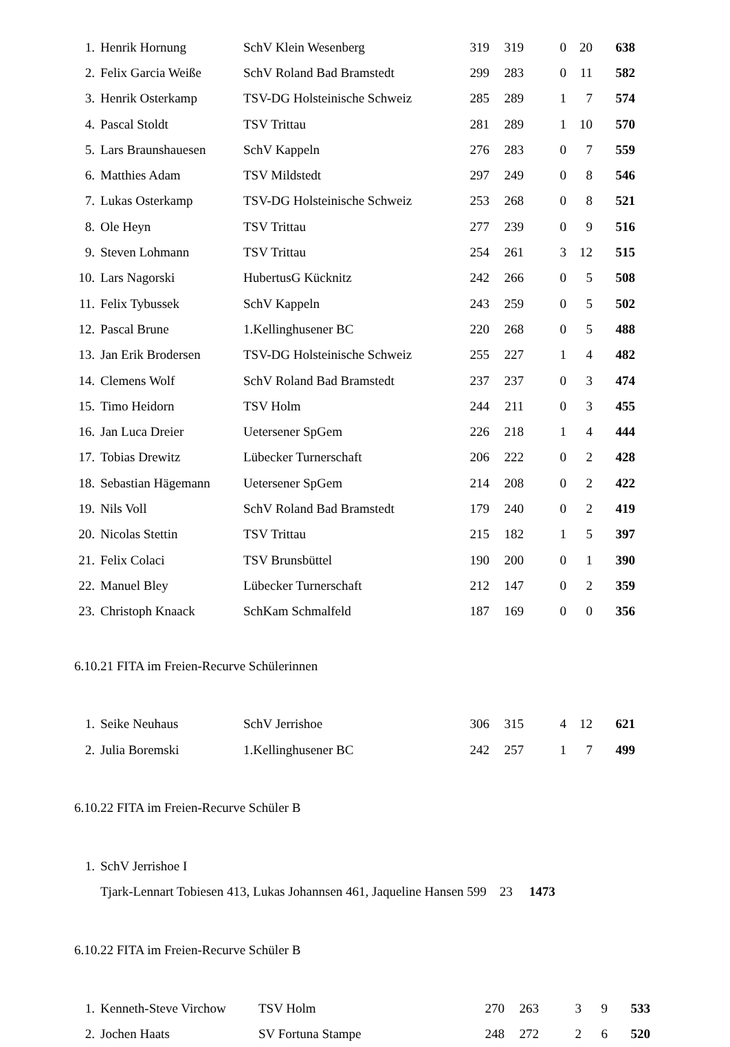| 1. | Henrik Hornung | SchV Klein Wesenberg | 319 | 319 | 0 | 20 | 638 |
| 2. | Felix Garcia Weiße | SchV Roland Bad Bramstedt | 299 | 283 | 0 | 11 | 582 |
| 3. | Henrik Osterkamp | TSV-DG Holsteinische Schweiz | 285 | 289 | 1 | 7 | 574 |
| 4. | Pascal Stoldt | TSV Trittau | 281 | 289 | 1 | 10 | 570 |
| 5. | Lars Braunshauesen | SchV Kappeln | 276 | 283 | 0 | 7 | 559 |
| 6. | Matthies Adam | TSV Mildstedt | 297 | 249 | 0 | 8 | 546 |
| 7. | Lukas Osterkamp | TSV-DG Holsteinische Schweiz | 253 | 268 | 0 | 8 | 521 |
| 8. | Ole Heyn | TSV Trittau | 277 | 239 | 0 | 9 | 516 |
| 9. | Steven Lohmann | TSV Trittau | 254 | 261 | 3 | 12 | 515 |
| 10. | Lars Nagorski | HubertusG Kücknitz | 242 | 266 | 0 | 5 | 508 |
| 11. | Felix Tybussek | SchV Kappeln | 243 | 259 | 0 | 5 | 502 |
| 12. | Pascal Brune | 1.Kellinghusener BC | 220 | 268 | 0 | 5 | 488 |
| 13. | Jan Erik Brodersen | TSV-DG Holsteinische Schweiz | 255 | 227 | 1 | 4 | 482 |
| 14. | Clemens Wolf | SchV Roland Bad Bramstedt | 237 | 237 | 0 | 3 | 474 |
| 15. | Timo Heidorn | TSV Holm | 244 | 211 | 0 | 3 | 455 |
| 16. | Jan Luca Dreier | Uetersener SpGem | 226 | 218 | 1 | 4 | 444 |
| 17. | Tobias Drewitz | Lübecker Turnerschaft | 206 | 222 | 0 | 2 | 428 |
| 18. | Sebastian Hägemann | Uetersener SpGem | 214 | 208 | 0 | 2 | 422 |
| 19. | Nils Voll | SchV Roland Bad Bramstedt | 179 | 240 | 0 | 2 | 419 |
| 20. | Nicolas Stettin | TSV Trittau | 215 | 182 | 1 | 5 | 397 |
| 21. | Felix Colaci | TSV Brunsbüttel | 190 | 200 | 0 | 1 | 390 |
| 22. | Manuel Bley | Lübecker Turnerschaft | 212 | 147 | 0 | 2 | 359 |
| 23. | Christoph Knaack | SchKam Schmalfeld | 187 | 169 | 0 | 0 | 356 |
6.10.21 FITA im Freien-Recurve Schülerinnen
| 1. | Seike Neuhaus | SchV Jerrishoe | 306 | 315 | 4 | 12 | 621 |
| 2. | Julia Boremski | 1.Kellinghusener BC | 242 | 257 | 1 | 7 | 499 |
6.10.22 FITA im Freien-Recurve Schüler B
| 1. | SchV Jerrishoe I | | |
| | Tjark-Lennart Tobiesen 413, Lukas Johannsen 461, Jaqueline Hansen 599 | 23 | 1473 |
6.10.22 FITA im Freien-Recurve Schüler B
| 1. | Kenneth-Steve Virchow | TSV Holm | 270 | 263 | 3 | 9 | 533 |
| 2. | Jochen Haats | SV Fortuna Stampe | 248 | 272 | 2 | 6 | 520 |